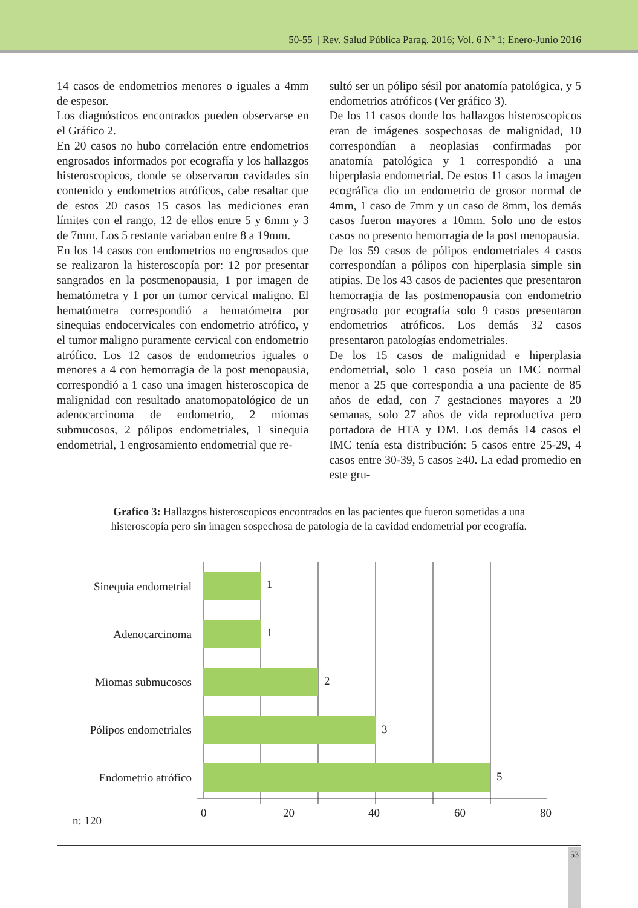50-55 | Rev. Salud Pública Parag. 2016; Vol. 6 Nº 1; Enero-Junio 2016
14 casos de endometrios menores o iguales a 4mm de espesor.
Los diagnósticos encontrados pueden observarse en el Gráfico 2.
En 20 casos no hubo correlación entre endometrios engrosados informados por ecografía y los hallazgos histeroscopicos, donde se observaron cavidades sin contenido y endometrios atróficos, cabe resaltar que de estos 20 casos 15 casos las mediciones eran límites con el rango, 12 de ellos entre 5 y 6mm y 3 de 7mm. Los 5 restante variaban entre 8 a 19mm.
En los 14 casos con endometrios no engrosados que se realizaron la histeroscopía por: 12 por presentar sangrados en la postmenopausia, 1 por imagen de hematómetra y 1 por un tumor cervical maligno. El hematómetra correspondió a hematómetra por sinequias endocervicales con endometrio atrófico, y el tumor maligno puramente cervical con endometrio atrófico. Los 12 casos de endometrios iguales o menores a 4 con hemorragia de la post menopausia, correspondió a 1 caso una imagen histeroscopica de malignidad con resultado anatomopatológico de un adenocarcinoma de endometrio, 2 miomas submucosos, 2 pólipos endometriales, 1 sinequia endometrial, 1 engrosamiento endometrial que re-
sultó ser un pólipo sésil por anatomía patológica, y 5 endometrios atróficos (Ver gráfico 3).
De los 11 casos donde los hallazgos histeroscopicos eran de imágenes sospechosas de malignidad, 10 correspondían a neoplasias confirmadas por anatomía patológica y 1 correspondió a una hiperplasia endometrial. De estos 11 casos la imagen ecográfica dio un endometrio de grosor normal de 4mm, 1 caso de 7mm y un caso de 8mm, los demás casos fueron mayores a 10mm. Solo uno de estos casos no presento hemorragia de la post menopausia.
De los 59 casos de pólipos endometriales 4 casos correspondían a pólipos con hiperplasia simple sin atipias. De los 43 casos de pacientes que presentaron hemorragia de las postmenopausia con endometrio engrosado por ecografía solo 9 casos presentaron endometrios atróficos. Los demás 32 casos presentaron patologías endometriales.
De los 15 casos de malignidad e hiperplasia endometrial, solo 1 caso poseía un IMC normal menor a 25 que correspondía a una paciente de 85 años de edad, con 7 gestaciones mayores a 20 semanas, solo 27 años de vida reproductiva pero portadora de HTA y DM. Los demás 14 casos el IMC tenía esta distribución: 5 casos entre 25-29, 4 casos entre 30-39, 5 casos ≥40. La edad promedio en este gru-
Grafico 3: Hallazgos histeroscopicos encontrados en las pacientes que fueron sometidas a una histeroscopía pero sin imagen sospechosa de patología de la cavidad endometrial por ecografía.
Sinequia endometrial
1
Adenocarcinoma
1
Miomas submucosos
2
Pólipos endometriales
3
Endometrio atrófico
5
0
20
40
60
80
n: 120
53